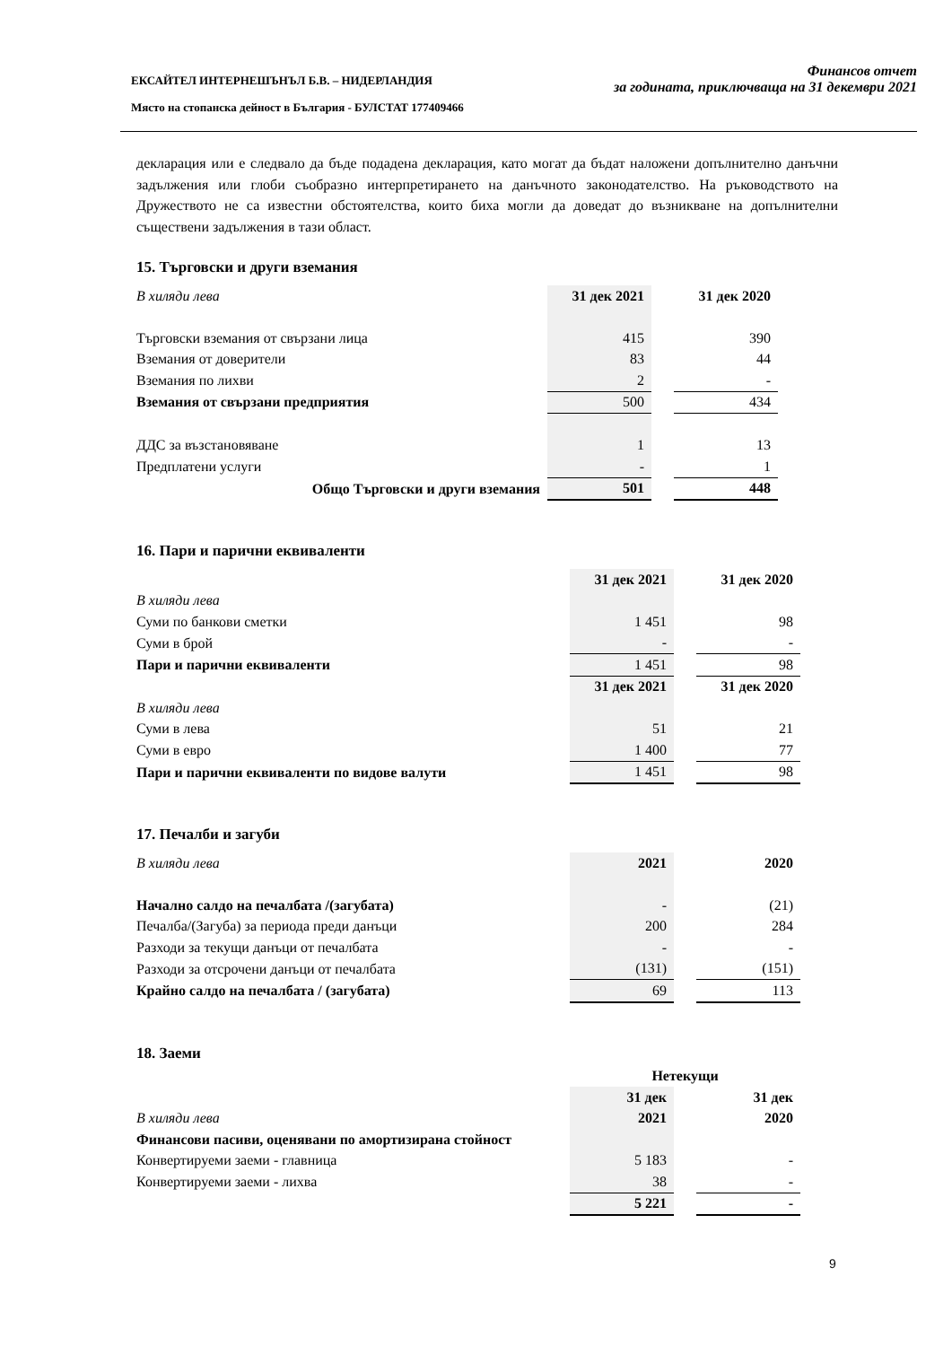Финансов отчет
за годината, приключваща на 31 декември 2021
ЕКСАЙТЕЛ ИНТЕРНЕШЪНЪЛ Б.В. – НИДЕРЛАНДИЯ
Място на стопанска дейност в България - БУЛСТАТ 177409466
декларация или е следвало да бъде подадена декларация, като могат да бъдат наложени допълнително данъчни задължения или глоби съобразно интерпретирането на данъчното законодателство. На ръководството на Дружеството не са известни обстоятелства, които биха могли да доведат до възникване на допълнителни съществени задължения в тази област.
15. Търговски и други вземания
| В хиляди лева | 31 дек 2021 | | 31 дек 2020 |
| Търговски вземания от свързани лица | 415 | | 390 |
| Вземания от доверители | 83 | | 44 |
| Вземания по лихви | 2 | | - |
| Вземания от свързани предприятия | 500 | | 434 |
| ДДС за възстановяване | 1 | | 13 |
| Предплатени услуги | - | | 1 |
| Общо Търговски и други вземания | 501 | | 448 |
16. Пари и парични еквиваленти
| | 31 дек 2021 | | 31 дек 2020 |
| В хиляди лева | | | |
| Суми по банкови сметки | 1 451 | | 98 |
| Суми в брой | - | | - |
| Пари и парични еквиваленти | 1 451 | | 98 |
| | 31 дек 2021 | | 31 дек 2020 |
| В хиляди лева | | | |
| Суми в лева | 51 | | 21 |
| Суми в евро | 1 400 | | 77 |
| Пари и парични еквиваленти по видове валути | 1 451 | | 98 |
17. Печалби и загуби
| В хиляди лева | 2021 | | 2020 |
| Начално салдо на печалбата /(загубата) | - | | (21) |
| Печалба/(Загуба) за периода преди данъци | 200 | | 284 |
| Разходи за текущи данъци от печалбата | - | | - |
| Разходи за отсрочени данъци от печалбата | (131) | | (151) |
| Крайно салдо на печалбата / (загубата) | 69 | | 113 |
18. Заеми
| | Нетекущи | | |
| | 31 дек | | 31 дек |
| В хиляди лева | 2021 | | 2020 |
| Финансови пасиви, оценявани по амортизирана стойност | | | |
| Конвертируеми заеми - главница | 5 183 | | - |
| Конвертируеми заеми - лихва | 38 | | - |
| | 5 221 | | - |
9